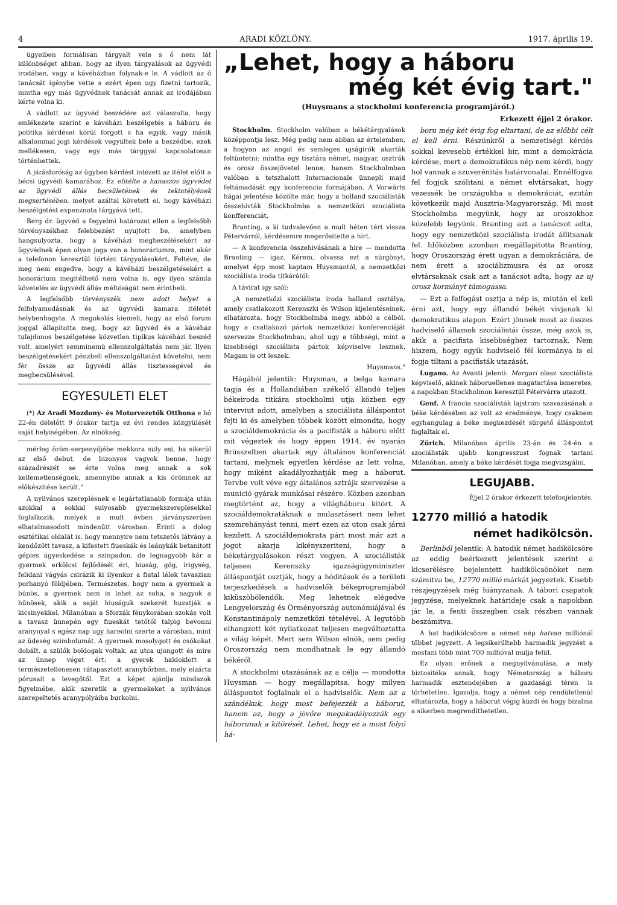4 ARADI KÖZLÖNY. 1917. április 19.
ügyeiben formálisan tárgyalt vele s ő nem lát különbséget abban, hogy az ilyen tárgyalások az ügyvédi irodában, vagy a kávéházban folynak-e le. A vádlott az ő tanácsát igénybe vette s ezért épen ugy fizetni tartozik, mintha egy más ügyvédnek tanácsát annak az irodájában kérte volna ki.
A vádlott az ügyvéd beszédére azt válaszolta, hogy emlékezete szerint e kávéházi beszélgetés a háboru és politika kérdései körül forgott s ha egyik, vagy másik alkalommal jogi kérdések vegyültek bele a beszédbe, ezek mellékesen, vagy egy más tárggyal kapcsolatosan történhettek.
A járásbiróság az ügyben kérdést intézett az itélet előtt a bécsi ügyvédi kamarához. Ez elitélte a hanaszos ügyvédet az ügyvédi állás becsületének és tekintélyének megsertésében, melyet azáltal követett el, hogy kávéházi beszélgetést expenznota tárgyává tett.
Berg dr. ügyvéd a fegyelmi határozat ellen a legfelsőbb törvényszékhez felebbezést nyujtott be, amelyben hangsulyozta, hogy a kávéházi megbeszélésekért az ügyvédnek épen olyan joga van a honoráriumra, mint akár a telefonon keresztül történt tárgyalásokért. Feltéve, de meg nem engedve, hogy a kávéházi beszélgetésekért a honorárium megitélhető nem volna is, egy ilyen számla követelés az ügyvédi állás méltóságát nem érintheti.
A legfelsőbb törvényszék nem adott helyet a felfolyamodásnak és az ügyvédi kamara itéletét helybenhagyta. A megokolás kiemeli, hogy az első forum joggal állapitotta meg, hogy az ügyvéd és a kávéház tulajdonos beszélgetése közvetlen tipikus kávéházi beszéd volt, amelyért semminemü ellenszolgáltatás nem jár. Ilyen beszélgetésekért pénzbeli ellenszolgáltatást követelni, nem fér össze az ügyvédi állás tisztességével és megbecsülésével.
EGYESULETI ELET
(*) Az Aradi Mozdony- és Motorvezetők Otthona e hó 22-én délelőtt 9 órakor tartja ez évi rendes közgyülését saját helyiségében. Az elnökség.
mérleg öröm-serpenyőjébe mekkora suly esi, ha sikerül az első debut, de bizonyos vagyok benne, hogy századrészét se érte volna meg annak a sok kellemetlenségnek, amennyibe annak a kis örömnek az előkészitése került."
A nyilvános szereplésnek e legártatlanabb formája után azokkal a sokkal sulyosabb gyermekszereplésekkel foglalkozik, melyek a mult évben járványszerüen elhatalmasodott mindenütt városban. Érinti a dolog esztétikai oldalát is, hogy mennyire nem tetszetős látvány a kendőzött tavasz, a kifestett fiueskák és leánykák betanitott gépies ügyeskedése a szinpadon, de legnagyobb kár a gyermek erkölcsi fejlődését éri, hiuság, gőg, irigység, felidani vágyás csirázik ki ilyenkor a fiatal lélek tavaszian porhanyó földjében. Természetes, hogy nem a gyermek a bünös, a gyermek nem is lehet az soha, a nagyok a bünösek, akik a saját hiuságuk szekerét huzatják a kicsinyekkel. Milanóban a Sforzák fénykorában szokás volt a tavasz ünnepén egy fiueskát tetőtől talpig bevonni aranynyal s egész nap ugy hareolni szerte a városban, mint az üdeség szimbolumát. A gyermek mosolygott és csókokat dobált, a szülők boldogak voltak, az utca ujongott és mire az ünnep véget ért: a gyerek haldoklott a természetellenesen rátapasztott aranybőrben, mely elzárta pórusait a levegőtől. Ezt a képet ajánlja mindazok figyelmébe, akik szeretik a gyermekeket a nyilvános szerepeltetés aranypólyáiba burkolni.
„Lehet, hogy a háboru
még két évig tart."
(Huysmans a stockholmi konferencia programjáról.)
Erkezett éjjel 2 órakor.
Stockholm. Stockholm valóban a békétárgyalások középpontja lesz. Még pedig nem abban az értelemben, a hogyan az angol és semleges ujságirók akarták feltüntetni: mintha egy tisztára német, magyar, osztrák és orosz összejövetel lenne, hanem Stockholmban valóban a tetszhalott Internacionale ünnepli majd feltámadását egy konferencia formájában. A Vorwärts hágai jelentése közölte már, hogy a holland szociálisták összehivták Stockholmba a nemzetközi szociálista konfferenciát.
Branting, a ki tudvalevően a mult héten tért vissza Pétervárról, kérdésemre megerősitette a hirt.
— A konferencia összehivásának a hire — mondotta Branting — igaz. Kérem, olvassa ezt a sürgönyt, amelyet épp most kaptam Huysmantól, a nemzetközi szociálista iroda titkárától:
A távirat igy szól:
„A nemzetközi szociálista iroda halland osztálya, amely csatlakozott Kerenszki és Wilson kijelentéseinek, elhatározta, hogy Stockholmba megy, abból a célból, hogy a csatlakozó pártok nemzetközi konferenciáját szervezze Stockholmban, ahol ugy a többségi, mint a kisebbségi szociálista pártok képviselve lesznek. Magam is ott leszek.
Huysmans."
Hágából jelentik: Huysman, a belga kamara tagja és a Hollandiában székelő állandó teljes békeiroda titkára stockholmi utja közben egy interviut adott, amelyben a szociálista álláspontot fejti ki és amelyben többek között elmondta, hogy a szociáldemokrácia és a pacifisták a háboru előtt mit végeztek és hogy éppen 1914. év nyarán Brüsszelben akartak egy általános konferenciát tartani, melynek egyetlen kérdése az lett volna, hogy miként akadályozhatják meg a háborut. Tervbe volt véve egy általános sztrájk szervezése a munició gyárak munkásai részére. Közben azonban megtörtént az, hogy a világháboru kitört. A szociáldemokratáknak a mulasztásert nem lehet szemrehányást tenni, mert ezen az uton csak járni kezdett. A szociáldemokrata párt most már azt a jogot akarja kikényszeriteni, hogy a béketárgyalásokon részt vegyen. A szociálisták teljesen Kerenszky igazságügyminiszter álláspontját osztják, hogy a hóditások és a területi terjeszkedések a hadviselők békeprogramjából kiküszöbölendők. Meg lehetnek elégedve Lengyelország és Örményország autonómiájával és Konstantinápoly nemzetközi tételével. A legutóbb elhangzott két nyilatkozat teljesen megváltoztatta a világ képét. Mert sem Wilson elnök, sem pedig Oroszország nem mondhatnak le egy állandó békéről.
A stockholmi utazásának az a célja — mondotta Huysman — hogy megállapitsa, hogy milyen álláspontot foglalnak el a hadviselők. Nem az a szándékuk, hogy most befejezzék a háborut, hanem az, hogy a jövőre megakadályozzák egy háborunak a kitörését. Lehet, hogy ez a most folyó há-
boru még két évig fog eltartani, de az előbbi célt el kell érni. Részünkről a nemzetiségi kérdés sokkal kevesebb értékkel bir, mint a demokrácia kérdése, mert a demokratikus nép nem kérdi, hogy hol vannak a szuverénitás határvonalai. Ennélfogva fel fogjuk szólitani a német elvtársakat, hogy vezessék be országukba a demokráciát, ezután következik majd Ausztria-Magyarország. Mi most Stockholmba megyünk, hogy az oroszokhoz közelebb legyünk. Branting azt a tanácsot adta, hogy egy nemzetközi szociálista irodát állitsanak fel. Időközben azonban megállapitotta Branting, hogy Oroszország érett ugyan a demokráciára, de nem érett a szociálizmusra és az orosz elvtársaknak csak azt a tanácsot adta, hogy az uj orosz kormányt támogassa.
— Ezt a felfogást osztja a nép is, miután el kell érni azt, hogy egy állandó békét vivjanak ki demokratikus alapon. Ezért jönnek most az összes hadviselő államok szociálistái össze, még azok is, akik a pacifista kisebbséghez tartoznak. Nem hiszem, hogy egyik hadviselő fél kormánya is el fogja tiltani a pacifisták utazását.
Lugano. Az Avanti jelenti: Morgari olasz szociálista képviselő, akinek háboruellenes magatartása ismeretes, a napokban Stockholmon keresztül Pétervárra utazott.
Genf. A francia szociálisták lajstrom szavazásának a béke kérdésében az volt az eredménye, hogy csaknem egyhangulag a béke megkezdését sürgető álláspontot foglaltak el.
Zürich. Milanóban április 23-án és 24-én a szociálisták ujabb kongresszust fognak tartani Milanóban, amely a béke kérdését fogja megvizsgálni.
LEGUJABB.
Éjjel 2 órakor érkezett telefonjelentés.
12770 millió a hatodik
német hadikölcsön.
Berlinből jelentik: A hatodik német hadikölcsöre az eddig beérkezett jelentések szerint a kicserélésre bejelentett hadikölcsönöket nem számitva be, 12770 millió márkát jegyeztek. Kisebb részjegyzések még hiányzanak. A tábori csapatok jegyzése, melyeknek határideje csak a napokban jár le, a fenti összegben csak részben vannak beszámitva.
A hat hadikölcsönre a német nép hatvan milliónál többet jegyzett. A legsikerültebb harmadik jegyzést a mostani több mint 700 millióval mulja felül.
Ez olyan erőnek a megnyilvánulása, a mely biztositéka annak, hogy Németország a háboru harmadik esztendejében a gazdasági téren is törhetetlen. Igazolja, hogy a német nép rendületlenül elhatározta, hogy a háborut végig küzdi és hogy bizalma a sikerben megrendithetetlen.